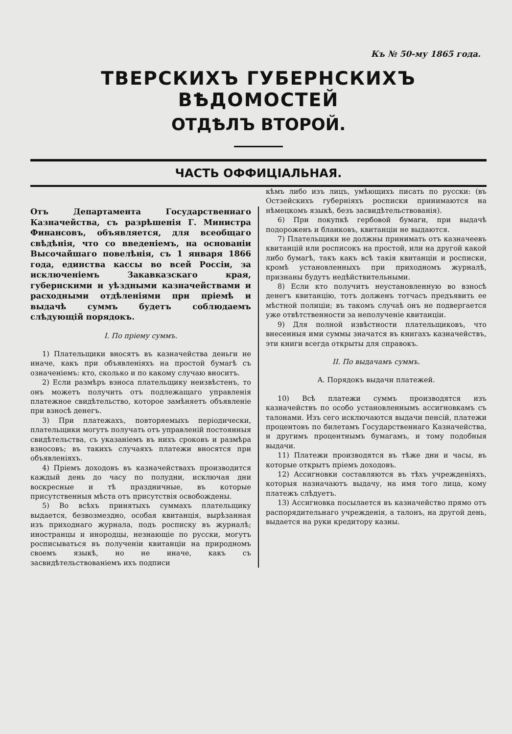Къ № 50-му 1865 года.
ТВЕРСКИХЪ ГУБЕРНСКИХЪ ВѢДОМОСТЕЙ
ОТДѢЛЪ ВТОРОЙ.
ЧАСТЬ ОФФИЦІАЛЬНАЯ.
Отъ Департамента Государственнаго Казначейства, съ разрѣшенія Г. Министра Финансовъ, объявляется, для всеобщаго свѣдѣнія, что со введеніемъ, на основаніи Высочайшаго повелѣнія, съ 1 января 1866 года, единства кассы во всей Россіи, за исключеніемъ Закавказскаго края, губернскими и уѣздными казначействами и расходными отдѣленіями при пріемѣ и выдачѣ суммъ будетъ соблюдаемъ слѣдующій порядокъ.
I. По пріему суммъ.
1) Плательщики вносятъ въ казначейства деньги не иначе, какъ при объявленіяхъ на простой бумагѣ съ означеніемъ: кто, сколько и по какому случаю вноситъ.
2) Если размѣръ взноса плательщику неизвѣстенъ, то онъ можетъ получить отъ подлежащаго управленія платежное свидѣтельство, которое замѣняетъ объявленіе при взносѣ денегъ.
3) При платежахъ, повторяемыхъ періодически, плательщики могутъ получать отъ управленій постоянныя свидѣтельства, съ указаніемъ въ нихъ сроковъ и размѣра взносовъ; въ такихъ случаяхъ платежи вносятся при объявленіяхъ.
4) Пріемъ доходовъ въ казначействахъ производится каждый день до часу по полудни, исключая дни воскресные и тѣ праздничные, въ которые присутственныя мѣста отъ присутствія освобождены.
5) Во всѣхъ принятыхъ суммахъ плательщику выдается, безвозмездно, особая квитанція, вырѣзанная изъ приходнаго журнала, подъ росписку въ журналѣ; иностранцы и инородцы, незнающіе по русски, могутъ росписываться въ полученіи квитанціи на природномъ своемъ языкѣ, но не иначе, какъ съ засвидѣтельствованіемъ ихъ подписи
кѣмъ либо изъ лицъ, умѣющихъ писать по русски: (въ Остзейскихъ губерніяхъ росписки принимаются на нѣмецкомъ языкѣ, безъ засвидѣтельствованія).
6) При покупкѣ гербовой бумаги, при выдачѣ подороженъ и бланковъ, квитанціи не выдаются.
7) Плательщики не должны принимать отъ казначеевъ квитанцій или росписокъ на простой, или на другой какой либо бумагѣ, такъ какъ всѣ такія квитанціи и росписки, кромѣ установленныхъ при приходномъ журналѣ, признаны будутъ недѣйствительными.
8) Если кто получитъ неустановленную во взносѣ денегъ квитанцію, тотъ долженъ тотчасъ предъявить ее мѣстной полиціи; въ такомъ случаѣ онъ не подвергается уже отвѣтственности за неполученіе квитанціи.
9) Для полной извѣстности плательщиковъ, что внесенныя ими суммы значатся въ книгахъ казначействъ, эти книги всегда открыты для справокъ.
II. По выдачамъ суммъ.
А. Порядокъ выдачи платежей.
10) Всѣ платежи суммъ производятся изъ казначействъ по особо установленнымъ ассигновкамъ съ талонами. Изъ сего исключаются выдачи пенсій, платежи процентовъ по билетамъ Государственнаго Казначейства, и другимъ процентнымъ бумагамъ, и тому подобныя выдачи.
11) Платежи производятся въ тѣже дни и часы, въ которые открытъ пріемъ доходовъ.
12) Ассигновки составляются въ тѣхъ учрежденіяхъ, которыя назначаютъ выдачу, на имя того лица, кому платежъ слѣдуетъ.
13) Ассигновка посылается въ казначейство прямо отъ распорядительнаго учрежденія, а талонъ, на другой день, выдается на руки кредитору казны.